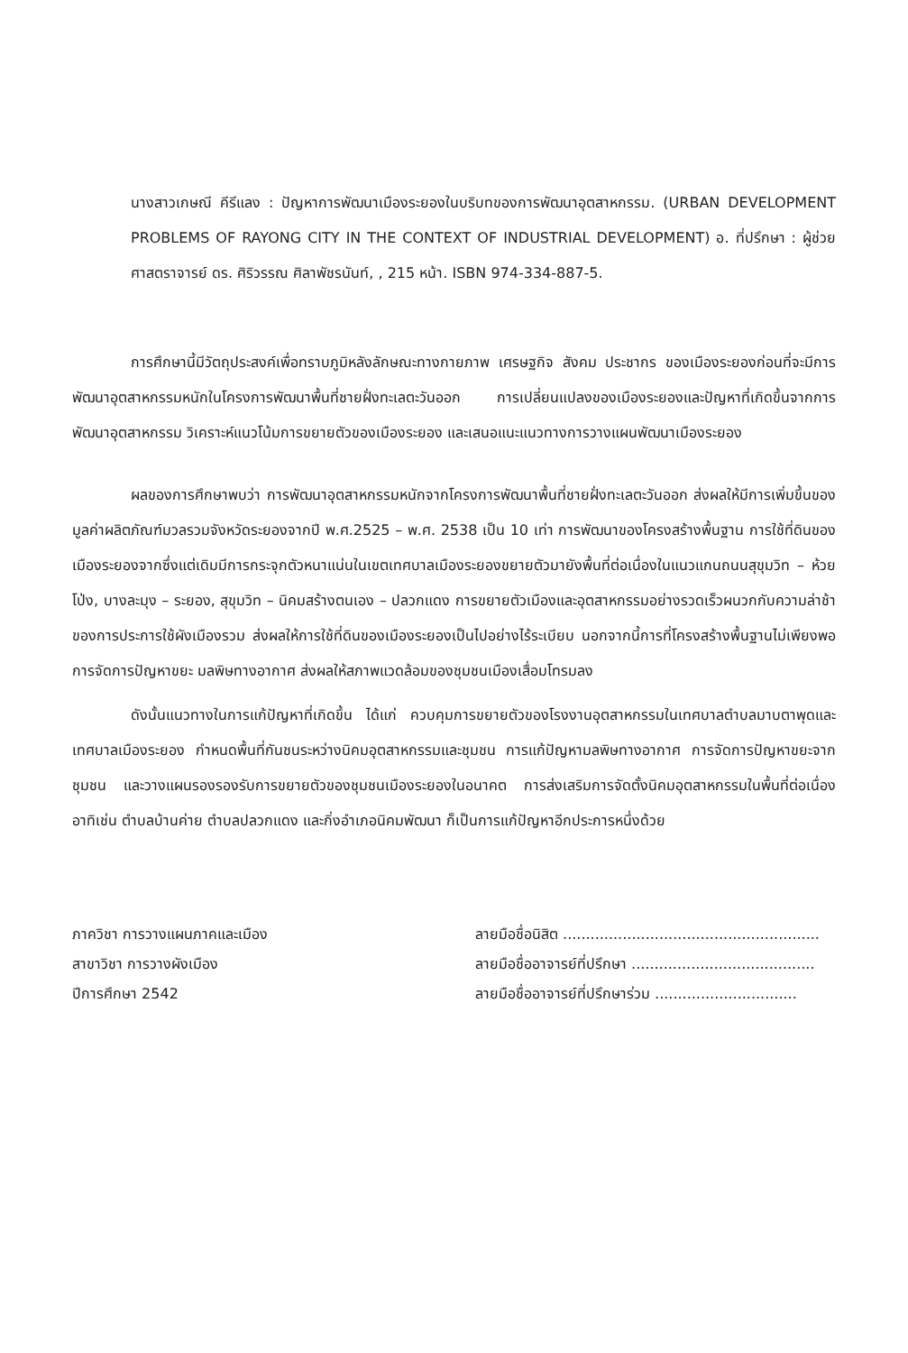นางสาวเกษณี คีรีแลง : ปัญหาการพัฒนาเมืองระยองในบริบทของการพัฒนาอุตสาหกรรม. (URBAN DEVELOPMENT PROBLEMS OF RAYONG CITY IN THE CONTEXT OF INDUSTRIAL DEVELOPMENT) อ. ที่ปรึกษา : ผู้ช่วยศาสตราจารย์ ดร. ศิริวรรณ ศิลาพัชรนันท์, , 215 หน้า. ISBN 974-334-887-5.
การศึกษานี้มีวัตถุประสงค์เพื่อทราบภูมิหลังลักษณะทางกายภาพ เศรษฐกิจ สังคม ประชากร ของเมืองระยองก่อนที่จะมีการพัฒนาอุตสาหกรรมหนักในโครงการพัฒนาพื้นที่ชายฝั่งทะเลตะวันออก การเปลี่ยนแปลงของเมืองระยองและปัญหาที่เกิดขึ้นจากการพัฒนาอุตสาหกรรม วิเคราะห์แนวโน้มการขยายตัวของเมืองระยอง และเสนอแนะแนวทางการวางแผนพัฒนาเมืองระยอง
ผลของการศึกษาพบว่า การพัฒนาอุตสาหกรรมหนักจากโครงการพัฒนาพื้นที่ชายฝั่งทะเลตะวันออก ส่งผลให้มีการเพิ่มขึ้นของมูลค่าผลิตภัณฑ์มวลรวมจังหวัดระยองจากปี พ.ศ.2525 – พ.ศ. 2538 เป็น 10 เท่า การพัฒนาของโครงสร้างพื้นฐาน การใช้ที่ดินของเมืองระยองจากซึ่งแต่เดิมมีการกระจุกตัวหนาแน่นในเขตเทศบาลเมืองระยองขยายตัวมายังพื้นที่ต่อเนื่องในแนวแกนถนนสุขุมวิท – ห้วยโป่ง, บางละมุง – ระยอง, สุขุมวิท – นิคมสร้างตนเอง – ปลวกแดง การขยายตัวเมืองและอุตสาหกรรมอย่างรวดเร็วผนวกกับความล่าช้าของการประการใช้ผังเมืองรวม ส่งผลให้การใช้ที่ดินของเมืองระยองเป็นไปอย่างไร้ระเบียบ นอกจากนี้การที่โครงสร้างพื้นฐานไม่เพียงพอ การจัดการปัญหาขยะ มลพิษทางอากาศ ส่งผลให้สภาพแวดล้อมของชุมชนเมืองเสื่อมโทรมลง
ดังนั้นแนวทางในการแก้ปัญหาที่เกิดขึ้น ได้แก่ ควบคุมการขยายตัวของโรงงานอุตสาหกรรมในเทศบาลตำบลมาบตาพุดและเทศบาลเมืองระยอง กำหนดพื้นที่กันชนระหว่างนิคมอุตสาหกรรมและชุมชน การแก้ปัญหามลพิษทางอากาศ การจัดการปัญหาขยะจากชุมชน และวางแผนรองรองรับการขยายตัวของชุมชนเมืองระยองในอนาคต การส่งเสริมการจัดตั้งนิคมอุตสาหกรรมในพื้นที่ต่อเนื่อง อาทิเช่น ตำบลบ้านค่าย ตำบลปลวกแดง และกิ่งอำเภอนิคมพัฒนา ก็เป็นการแก้ปัญหาอีกประการหนึ่งด้วย
ภาควิชา การวางแผนภาคและเมือง
สาขาวิชา การวางผังเมือง
ปีการศึกษา 2542
ลายมือชื่อนิสิต ........................................................
ลายมือชื่ออาจารย์ที่ปรึกษา ........................................
ลายมือชื่ออาจารย์ที่ปรึกษาร่วม ...............................